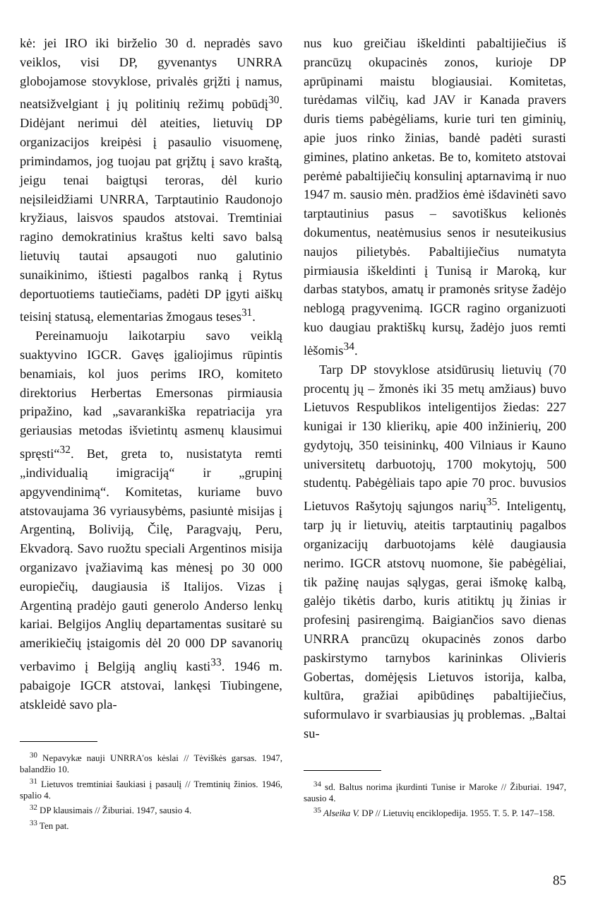kė: jei IRO iki birželio 30 d. nepradės savo veiklos, visi DP, gyvenantys UNRRA globojamose stovyklose, privalės grįžti į namus, neatsižvelgiant į jų politinių režimų pobūdį<sup>30</sup>. Didėjant nerimui dėl ateities, lietuvių DP organizacijos kreipėsi į pasaulio visuomenę, primindamos, jog tuojau pat grįžtų į savo kraštą, jeigu tenai baigtųsi teroras, dėl kurio neįsileidžiami UNRRA, Tarptautinio Raudonojo kryžiaus, laisvos spaudos atstovai. Tremtiniai ragino demokratinius kraštus kelti savo balsą lietuvių tautai apsaugoti nuo galutinio sunaikinimo, ištiesti pagalbos ranką į Rytus deportuotiems tautiečiams, padėti DP įgyti aiškų teisinį statusą, elementarias žmogaus teses<sup>31</sup>.
Pereinamuoju laikotarpiu savo veiklą suaktyvino IGCR. Gavęs įgaliojimus rūpintis benamiais, kol juos perims IRO, komiteto direktorius Herbertas Emersonas pirmiausia pripažino, kad „savarankiška repatriacija yra geriausias metodas išvietintų asmenų klausimui spręsti“<sup>32</sup>. Bet, greta to, nusistatyta remti „individualią imigraciją“ ir „grupinį apgyvendinimą“. Komitetas, kuriame buvo atstovaujama 36 vyriausybėms, pasiuntė misijas į Argentiną, Boliviją, Čilę, Paragvajų, Peru, Ekvadorą. Savo ruožtu speciali Argentinos misija organizavo įvažiavimą kas mėnesį po 30 000 europiečių, daugiausia iš Italijos. Vizas į Argentiną pradėjo gauti generolo Anderso lenkų kariai. Belgijos Anglių departamentas susitarė su amerikiečių įstaigomis dėl 20 000 DP savanorių verbavimo į Belgiją anglių kasti<sup>33</sup>. 1946 m. pabaigoje IGCR atstovai, lankęsi Tiubingene, atskleidė savo pla-
<sup>30</sup> Nepavykæ nauji UNRRA'os kėslai // Tėviškės garsas. 1947, balandžio 10.
<sup>31</sup> Lietuvos tremtiniai šaukiasi į pasaulį // Tremtinių žinios. 1946, spalio 4.
<sup>32</sup> DP klausimais // Žiburiai. 1947, sausio 4.
<sup>33</sup> Ten pat.
nus kuo greičiau iškeldinti pabaltijiečius iš prancūzų okupacinės zonos, kurioje DP aprūpinami maistu blogiausiai. Komitetas, turėdamas vilčių, kad JAV ir Kanada pravers duris tiems pabėgėliams, kurie turi ten giminių, apie juos rinko žinias, bandė padėti surasti gimines, platino anketas. Be to, komiteto atstovai perėmė pabaltijiečių konsulinį aptarnavimą ir nuo 1947 m. sausio mėn. pradžios ėmė išdavinėti savo tarptautinius pasus – savotiškus kelionės dokumentus, neatėmusius senos ir nesuteikusius naujos pilietybės. Pabaltijiečius numatyta pirmiausia iškeldinti į Tunisą ir Maroką, kur darbas statybos, amatų ir pramonės srityse žadėjo neblogą pragyvenimą. IGCR ragino organizuoti kuo daugiau praktiškų kursų, žadėjo juos remti lėšomis<sup>34</sup>.
Tarp DP stovyklose atsidūrusių lietuvių (70 procentų jų – žmonės iki 35 metų amžiaus) buvo Lietuvos Respublikos inteligentijos žiedas: 227 kunigai ir 130 klierikų, apie 400 inžinierių, 200 gydytojų, 350 teisininkų, 400 Vilniaus ir Kauno universitetų darbuotojų, 1700 mokytojų, 500 studentų. Pabėgėliais tapo apie 70 proc. buvusios Lietuvos Rašytojų sąjungos narių<sup>35</sup>. Inteligentų, tarp jų ir lietuvių, ateitis tarptautinių pagalbos organizacijų darbuotojams kėlė daugiausia nerimo. IGCR atstovų nuomone, šie pabėgėliai, tik pažinę naujas sąlygas, gerai išmokę kalbą, galėjo tikėtis darbo, kuris atitiktų jų žinias ir profesinį pasirengimą. Baigiančios savo dienas UNRRA prancūzų okupacinės zonos darbo paskirstymo tarnybos karininkas Olivieris Gobertas, domėjęsis Lietuvos istorija, kalba, kultūra, gražiai apibūdinęs pabaltijiečius, suformulavo ir svarbiausias jų problemas. „Baltai su-
<sup>34</sup> sd. Baltus norima įkurdinti Tunise ir Maroke // Žiburiai. 1947, sausio 4.
<sup>35</sup> Alseika V. DP // Lietuvių enciklopedija. 1955. T. 5. P. 147–158.
85